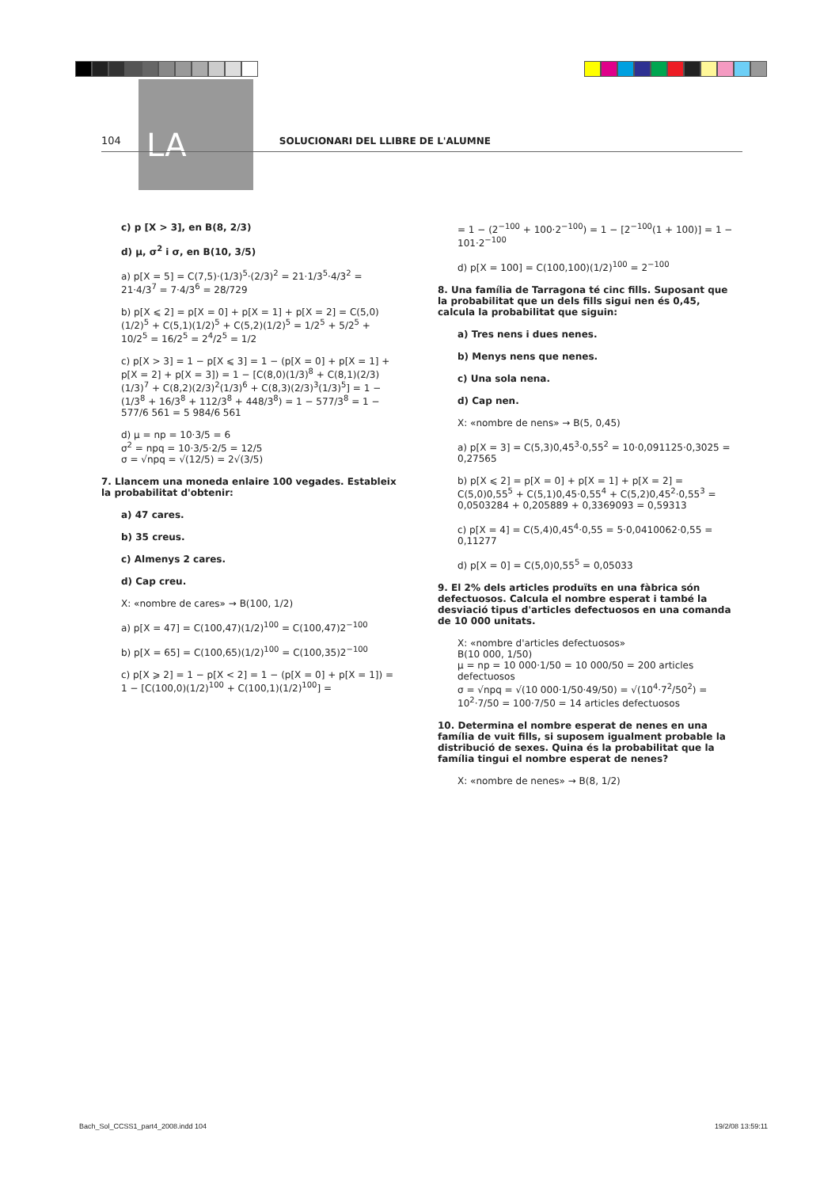LA
104 SOLUCIONARI DEL LLIBRE DE L'ALUMNE
c) p [X > 3], en B(8, 2/3)
d) μ, σ<sup>2</sup> i σ, en B(10, 3/5)
a) p[X = 5] = C(7,5)·(1/3)<sup>5</sup>·(2/3)<sup>2</sup> = 21·1/3<sup>5</sup>·4/3<sup>2</sup> = 21·4/3<sup>7</sup> = 7·4/3<sup>6</sup> = 28/729
b) p[X ⩽ 2] = p[X = 0] + p[X = 1] + p[X = 2] = C(5,0)(1/2)<sup>5</sup> + C(5,1)(1/2)<sup>5</sup> + C(5,2)(1/2)<sup>5</sup> = 1/2<sup>5</sup> + 5/2<sup>5</sup> + 10/2<sup>5</sup> = 16/2<sup>5</sup> = 2<sup>4</sup>/2<sup>5</sup> = 1/2
c) p[X > 3] = 1 − p[X ⩽ 3] = 1 − (p[X = 0] + p[X = 1] + p[X = 2] + p[X = 3]) = 1 − [C(8,0)(1/3)<sup>8</sup> + C(8,1)(2/3)(1/3)<sup>7</sup> + C(8,2)(2/3)<sup>2</sup>(1/3)<sup>6</sup> + C(8,3)(2/3)<sup>3</sup>(1/3)<sup>5</sup>] = 1 − (1/3<sup>8</sup> + 16/3<sup>8</sup> + 112/3<sup>8</sup> + 448/3<sup>8</sup>) = 1 − 577/3<sup>8</sup> = 1 − 577/6 561 = 5 984/6 561
d) μ = np = 10·3/5 = 6
σ<sup>2</sup> = npq = 10·3/5·2/5 = 12/5
σ = √npq = √(12/5) = 2√(3/5)
7. Llancem una moneda enlaire 100 vegades. Estableix la probabilitat d'obtenir:
a) 47 cares.
b) 35 creus.
c) Almenys 2 cares.
d) Cap creu.
X: «nombre de cares» → B(100, 1/2)
a) p[X = 47] = C(100,47)(1/2)<sup>100</sup> = C(100,47)2<sup>−100</sup>
b) p[X = 65] = C(100,65)(1/2)<sup>100</sup> = C(100,35)2<sup>−100</sup>
c) p[X ⩾ 2] = 1 − p[X < 2] = 1 − (p[X = 0] + p[X = 1]) = 1 − [C(100,0)(1/2)<sup>100</sup> + C(100,1)(1/2)<sup>100</sup>] =
= 1 − (2<sup>−100</sup> + 100·2<sup>−100</sup>) = 1 − [2<sup>−100</sup>(1 + 100)] = 1 − 101·2<sup>−100</sup>
d) p[X = 100] = C(100,100)(1/2)<sup>100</sup> = 2<sup>−100</sup>
8. Una família de Tarragona té cinc fills. Suposant que la probabilitat que un dels fills sigui nen és 0,45, calcula la probabilitat que siguin:
a) Tres nens i dues nenes.
b) Menys nens que nenes.
c) Una sola nena.
d) Cap nen.
X: «nombre de nens» → B(5, 0,45)
a) p[X = 3] = C(5,3)0,45<sup>3</sup>·0,55<sup>2</sup> = 10·0,091125·0,3025 = 0,27565
b) p[X ⩽ 2] = p[X = 0] + p[X = 1] + p[X = 2] = C(5,0)0,55<sup>5</sup> + C(5,1)0,45·0,55<sup>4</sup> + C(5,2)0,45<sup>2</sup>·0,55<sup>3</sup> = 0,0503284 + 0,205889 + 0,3369093 = 0,59313
c) p[X = 4] = C(5,4)0,45<sup>4</sup>·0,55 = 5·0,0410062·0,55 = 0,11277
d) p[X = 0] = C(5,0)0,55<sup>5</sup> = 0,05033
9. El 2% dels articles produïts en una fàbrica són defectuosos. Calcula el nombre esperat i també la desviació tipus d'articles defectuosos en una comanda de 10 000 unitats.
X: «nombre d'articles defectuosos»
B(10 000, 1/50)
μ = np = 10 000·1/50 = 10 000/50 = 200 articles defectuosos
σ = √npq = √(10 000·1/50·49/50) = √(10<sup>4</sup>·7<sup>2</sup>/50<sup>2</sup>) = 10<sup>2</sup>·7/50 = 100·7/50 = 14 articles defectuosos
10. Determina el nombre esperat de nenes en una família de vuit fills, si suposem igualment probable la distribució de sexes. Quina és la probabilitat que la família tingui el nombre esperat de nenes?
X: «nombre de nenes» → B(8, 1/2)
Bach_Sol_CCSS1_part4_2008.indd 104 19/2/08 13:59:11